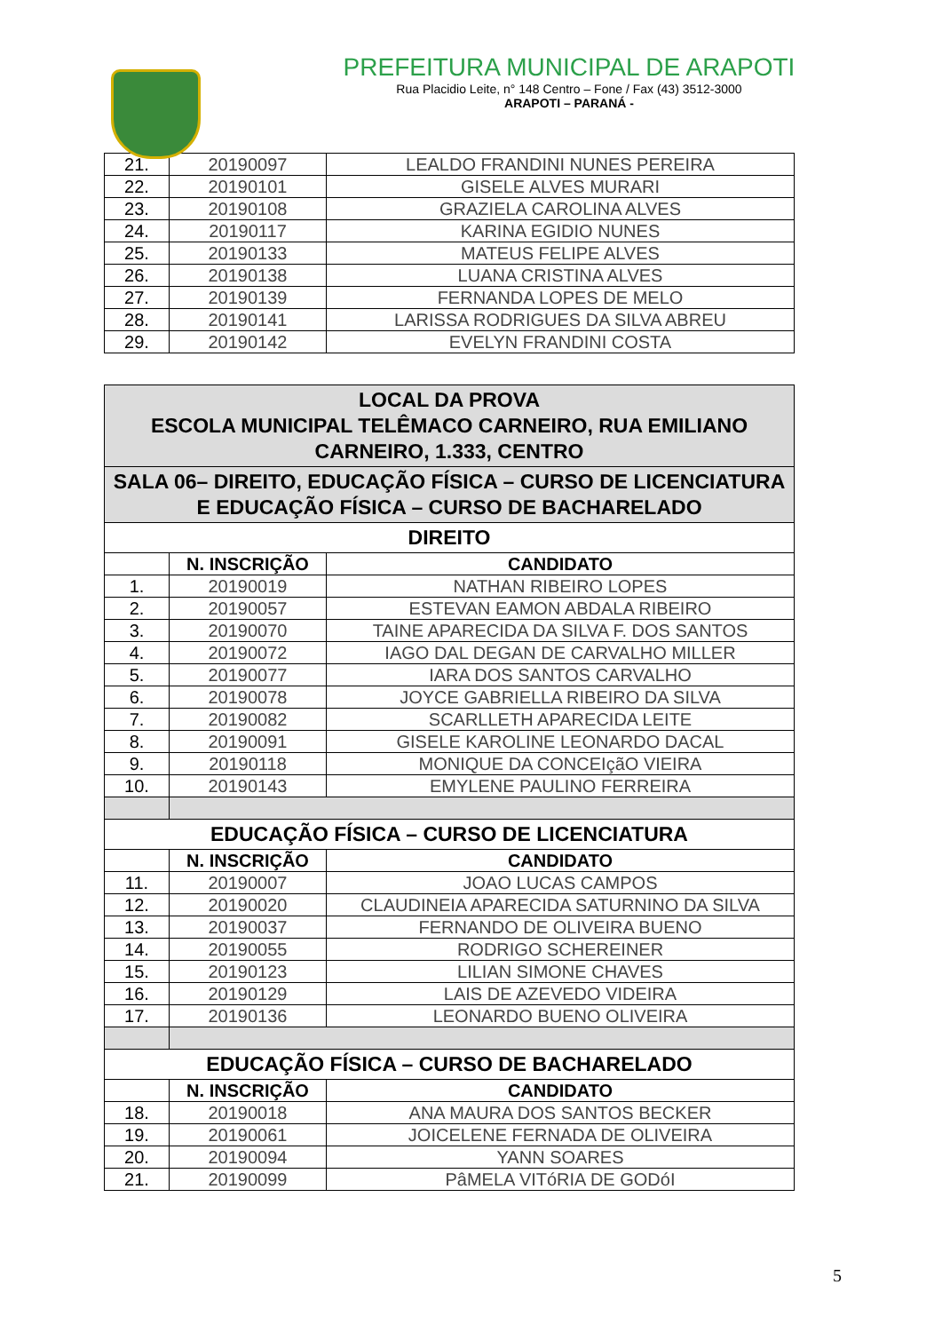PREFEITURA MUNICIPAL DE ARAPOTI
Rua Placidio Leite, n° 148 Centro – Fone / Fax (43) 3512-3000
ARAPOTI – PARANÁ -
| 21. | 20190097 | LEALDO FRANDINI NUNES PEREIRA |
| 22. | 20190101 | GISELE ALVES MURARI |
| 23. | 20190108 | GRAZIELA CAROLINA ALVES |
| 24. | 20190117 | KARINA EGIDIO NUNES |
| 25. | 20190133 | MATEUS FELIPE ALVES |
| 26. | 20190138 | LUANA CRISTINA ALVES |
| 27. | 20190139 | FERNANDA LOPES DE MELO |
| 28. | 20190141 | LARISSA RODRIGUES DA SILVA ABREU |
| 29. | 20190142 | EVELYN FRANDINI COSTA |
| LOCAL DA PROVA ESCOLA MUNICIPAL TELÊMACO CARNEIRO, RUA EMILIANO CARNEIRO, 1.333, CENTRO | | |
| SALA 06– DIREITO, EDUCAÇÃO FÍSICA – CURSO DE LICENCIATURA E EDUCAÇÃO FÍSICA – CURSO DE BACHARELADO | | |
| DIREITO | | |
| | N. INSCRIÇÃO | CANDIDATO |
| 1. | 20190019 | NATHAN RIBEIRO LOPES |
| 2. | 20190057 | ESTEVAN EAMON ABDALA RIBEIRO |
| 3. | 20190070 | TAINE APARECIDA DA SILVA F. DOS SANTOS |
| 4. | 20190072 | IAGO DAL DEGAN DE CARVALHO MILLER |
| 5. | 20190077 | IARA DOS SANTOS CARVALHO |
| 6. | 20190078 | JOYCE GABRIELLA RIBEIRO DA SILVA |
| 7. | 20190082 | SCARLLETH APARECIDA LEITE |
| 8. | 20190091 | GISELE KAROLINE LEONARDO DACAL |
| 9. | 20190118 | MONIQUE DA CONCEIçãO VIEIRA |
| 10. | 20190143 | EMYLENE PAULINO FERREIRA |
| EDUCAÇÃO FÍSICA – CURSO DE LICENCIATURA | | |
| | N. INSCRIÇÃO | CANDIDATO |
| 11. | 20190007 | JOAO LUCAS CAMPOS |
| 12. | 20190020 | CLAUDINEIA APARECIDA SATURNINO DA SILVA |
| 13. | 20190037 | FERNANDO DE OLIVEIRA BUENO |
| 14. | 20190055 | RODRIGO SCHEREINER |
| 15. | 20190123 | LILIAN SIMONE CHAVES |
| 16. | 20190129 | LAIS DE AZEVEDO VIDEIRA |
| 17. | 20190136 | LEONARDO BUENO OLIVEIRA |
| EDUCAÇÃO FÍSICA – CURSO DE BACHARELADO | | |
| | N. INSCRIÇÃO | CANDIDATO |
| 18. | 20190018 | ANA MAURA DOS SANTOS BECKER |
| 19. | 20190061 | JOICELENE FERNADA DE OLIVEIRA |
| 20. | 20190094 | YANN SOARES |
| 21. | 20190099 | PâMELA VITóRIA DE GODóI |
5